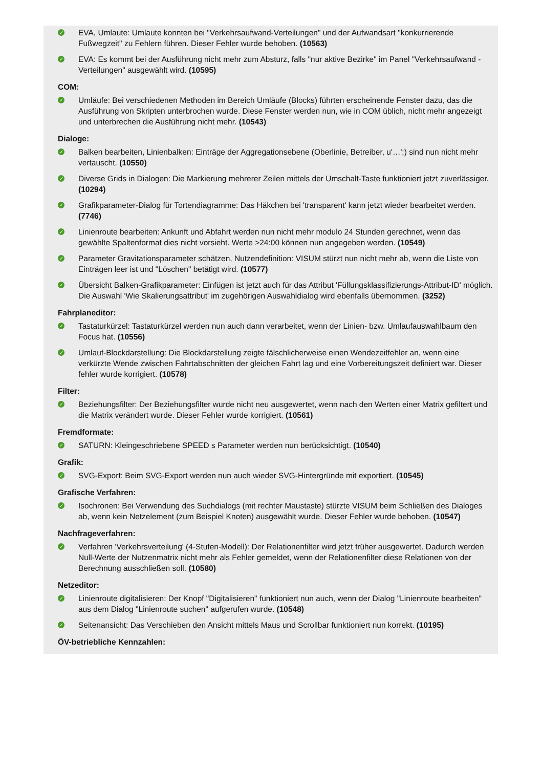✓ EVA, Umlaute: Umlaute konnten bei "Verkehrsaufwand-Verteilungen" und der Aufwandsart "konkurrierende Fußwegzeit" zu Fehlern führen. Dieser Fehler wurde behoben. (10563)
✓ EVA: Es kommt bei der Ausführung nicht mehr zum Absturz, falls "nur aktive Bezirke" im Panel "Verkehrsaufwand - Verteilungen" ausgewählt wird. (10595)
COM:
✓ Umläufe: Bei verschiedenen Methoden im Bereich Umläufe (Blocks) führten erscheinende Fenster dazu, das die Ausführung von Skripten unterbrochen wurde. Diese Fenster werden nun, wie in COM üblich, nicht mehr angezeigt und unterbrechen die Ausführung nicht mehr. (10543)
Dialoge:
✓ Balken bearbeiten, Linienbalken: Einträge der Aggregationsebene (Oberlinie, Betreiber, u'…';) sind nun nicht mehr vertauscht. (10550)
✓ Diverse Grids in Dialogen: Die Markierung mehrerer Zeilen mittels der Umschalt-Taste funktioniert jetzt zuverlässiger. (10294)
✓ Grafikparameter-Dialog für Tortendiagramme: Das Häkchen bei 'transparent' kann jetzt wieder bearbeitet werden. (7746)
✓ Linienroute bearbeiten: Ankunft und Abfahrt werden nun nicht mehr modulo 24 Stunden gerechnet, wenn das gewählte Spaltenformat dies nicht vorsieht. Werte >24:00 können nun angegeben werden. (10549)
✓ Parameter Gravitationsparameter schätzen, Nutzendefinition: VISUM stürzt nun nicht mehr ab, wenn die Liste von Einträgen leer ist und "Löschen" betätigt wird. (10577)
✓ Übersicht Balken-Grafikparameter: Einfügen ist jetzt auch für das Attribut 'Füllungsklassifizierungs-Attribut-ID' möglich. Die Auswahl 'Wie Skalierungsattribut' im zugehörigen Auswahldialog wird ebenfalls übernommen. (3252)
Fahrplaneditor:
✓ Tastaturkürzel: Tastaturkürzel werden nun auch dann verarbeitet, wenn der Linien- bzw. Umlaufauswahlbaum den Focus hat. (10556)
✓ Umlauf-Blockdarstellung: Die Blockdarstellung zeigte fälschlicherweise einen Wendezeitfehler an, wenn eine verkürzte Wende zwischen Fahrtabschnitten der gleichen Fahrt lag und eine Vorbereitungszeit definiert war. Dieser fehler wurde korrigiert. (10578)
Filter:
✓ Beziehungsfilter: Der Beziehungsfilter wurde nicht neu ausgewertet, wenn nach den Werten einer Matrix gefiltert und die Matrix verändert wurde. Dieser Fehler wurde korrigiert. (10561)
Fremdformate:
✓ SATURN: Kleingeschriebene SPEED s Parameter werden nun berücksichtigt. (10540)
Grafik:
✓ SVG-Export: Beim SVG-Export werden nun auch wieder SVG-Hintergründe mit exportiert. (10545)
Grafische Verfahren:
✓ Isochronen: Bei Verwendung des Suchdialogs (mit rechter Maustaste) stürzte VISUM beim Schließen des Dialoges ab, wenn kein Netzelement (zum Beispiel Knoten) ausgewählt wurde. Dieser Fehler wurde behoben. (10547)
Nachfrageverfahren:
✓ Verfahren 'Verkehrsverteilung' (4-Stufen-Modell): Der Relationenfilter wird jetzt früher ausgewertet. Dadurch werden Null-Werte der Nutzenmatrix nicht mehr als Fehler gemeldet, wenn der Relationenfilter diese Relationen von der Berechnung ausschließen soll. (10580)
Netzeditor:
✓ Linienroute digitalisieren: Der Knopf "Digitalisieren" funktioniert nun auch, wenn der Dialog "Linienroute bearbeiten" aus dem Dialog "Linienroute suchen" aufgerufen wurde. (10548)
✓ Seitenansicht: Das Verschieben den Ansicht mittels Maus und Scrollbar funktioniert nun korrekt. (10195)
ÖV-betriebliche Kennzahlen: